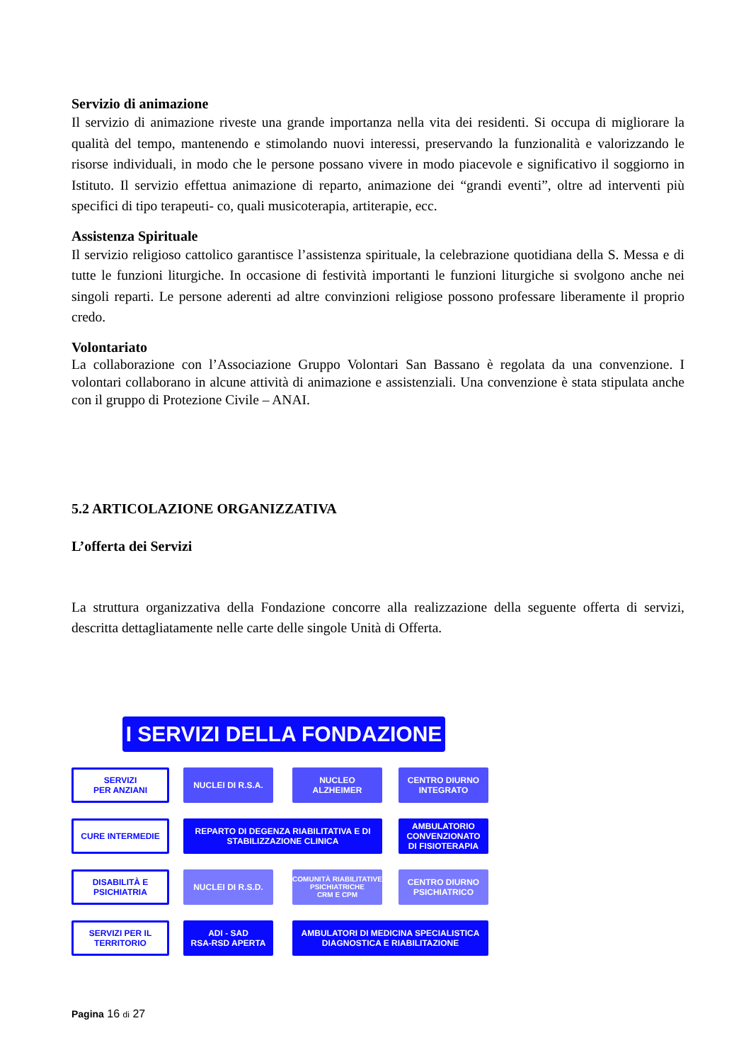Servizio di animazione
Il servizio di animazione riveste una grande importanza nella vita dei residenti. Si occupa di migliorare la qualità del tempo, mantenendo e stimolando nuovi interessi, preservando la funzionalità e valorizzando le risorse individuali, in modo che le persone possano vivere in modo piacevole e significativo il soggiorno in Istituto. Il servizio effettua animazione di reparto, animazione dei “grandi eventi”, oltre ad interventi più specifici di tipo terapeuti- co, quali musicoterapia, artiterapie, ecc.
Assistenza Spirituale
Il servizio religioso cattolico garantisce l’assistenza spirituale, la celebrazione quotidiana della S. Messa e di tutte le funzioni liturgiche. In occasione di festività importanti le funzioni liturgiche si svolgono anche nei singoli reparti. Le persone aderenti ad altre convinzioni religiose possono professare liberamente il proprio credo.
Volontariato
La collaborazione con l’Associazione Gruppo Volontari San Bassano è regolata da una convenzione. I volontari collaborano in alcune attività di animazione e assistenziali. Una convenzione è stata stipulata anche con il gruppo di Protezione Civile – ANAI.
5.2 ARTICOLAZIONE ORGANIZZATIVA
L’offerta dei Servizi
La struttura organizzativa della Fondazione concorre alla realizzazione della seguente offerta di servizi, descritta dettagliatamente nelle carte delle singole Unità di Offerta.
I SERVIZI DELLA FONDAZIONE
SERVIZI
PER ANZIANI
NUCLEI DI R.S.A. NUCLEO
ALZHEIMER
CENTRO DIURNO
INTEGRATO
CURE INTERMEDIE
REPARTO DI DEGENZA RIABILITATIVA E DI
STABILIZZAZIONE CLINICA
AMBULATORIO
CONVENZIONATO
DI FISIOTERAPIA
DISABILITÀ E
PSICHIATRIA
NUCLEI DI R.S.D.
COMUNITÀ RIABILITATIVE
PSICHIATRICHE
CRM E CPM
CENTRO DIURNO
PSICHIATRICO
SERVIZI PER IL
TERRITORIO
ADI - SAD
RSA-RSD APERTA
AMBULATORI DI MEDICINA SPECIALISTICA
DIAGNOSTICA E RIABILITAZIONE
Pagina 16 di 27